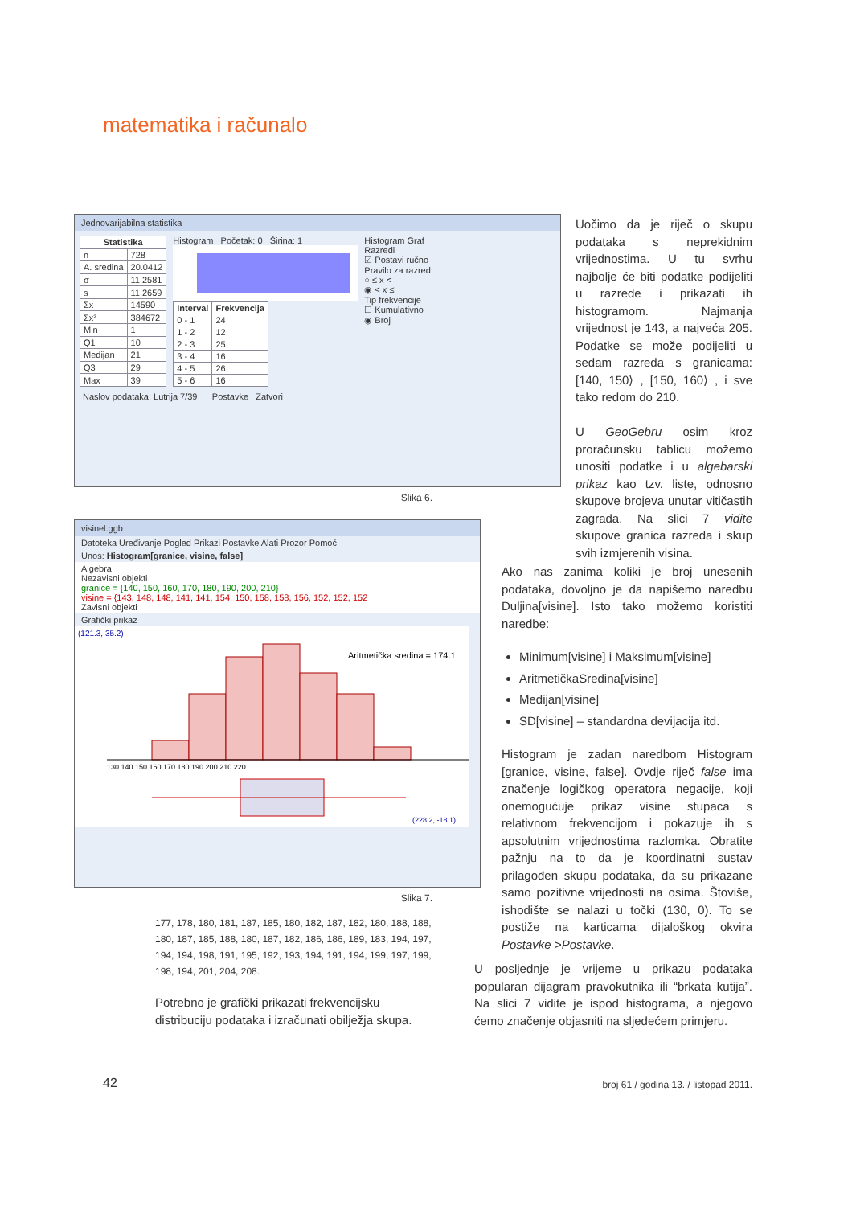matematika i računalo
Jednovarijabilna statistika
| Statistika | |
| --- | --- |
| n | 728 |
| A. sredina | 20.0412 |
| σ | 11.2581 |
| s | 11.2659 |
| Σx | 14590 |
| Σx² | 384672 |
| Min | 1 |
| Q1 | 10 |
| Medijan | 21 |
| Q3 | 29 |
| Max | 39 |
Histogram Početak: 0 Širina: 1
| Interval | Frekvencija |
| --- | --- |
| 0 - 1 | 24 |
| 1 - 2 | 12 |
| 2 - 3 | 25 |
| 3 - 4 | 16 |
| 4 - 5 | 26 |
| 5 - 6 | 16 |
Histogram Graf
Razredi
☑ Postavi ručno
Pravilo za razred:
○ ≤ x <
◉ < x ≤
Tip frekvencije
☐ Kumulativno
◉ Broj
Naslov podataka: Lutrija 7/39 Postavke Zatvori
Slika 6.
visinel.ggb
Datoteka Uređivanje Pogled Prikazi Postavke Alati Prozor Pomoć
Unos: Histogram[granice, visine, false]
Algebra
Nezavisni objekti
granice = {140, 150, 160, 170, 180, 190, 200, 210}
visine = {143, 148, 148, 141, 141, 154, 150, 158, 158, 156, 152, 152, 152
Zavisni objekti
Grafički prikaz
(121.3, 35.2)
Aritmetička sredina = 174.1
130 140 150 160 170 180 190 200 210 220
(228.2, -18.1)
Slika 7.
Uočimo da je riječ o skupu podataka s neprekidnim vrijednostima. U tu svrhu najbolje će biti podatke podijeliti u razrede i prikazati ih histogramom. Najmanja vrijednost je 143, a najveća 205. Podatke se može podijeliti u sedam razreda s granicama: [140, 150⟩ , [150, 160⟩ , i sve tako redom do 210.
U GeoGebru osim kroz proračunsku tablicu možemo unositi podatke i u algebarski prikaz kao tzv. liste, odnosno skupove brojeva unutar vitičastih zagrada. Na slici 7 vidite skupove granica razreda i skup svih izmjerenih visina.
Ako nas zanima koliki je broj unesenih podataka, dovoljno je da napišemo naredbu Duljina[visine]. Isto tako možemo koristiti naredbe:
Minimum[visine] i Maksimum[visine]
AritmetičkaSredina[visine]
Medijan[visine]
SD[visine] – standardna devijacija itd.
Histogram je zadan naredbom Histogram [granice, visine, false]. Ovdje riječ false ima značenje logičkog operatora negacije, koji onemogućuje prikaz visine stupaca s relativnom frekvencijom i pokazuje ih s apsolutnim vrijednostima razlomka. Obratite pažnju na to da je koordinatni sustav prilagođen skupu podataka, da su prikazane samo pozitivne vrijednosti na osima. Štoviše, ishodište se nalazi u točki (130, 0). To se postiže na karticama dijaloškog okvira Postavke >Postavke.
U posljednje je vrijeme u prikazu podataka popularan dijagram pravokutnika ili “brkata kutija”. Na slici 7 vidite je ispod histograma, a njegovo ćemo značenje objasniti na sljedećem primjeru.
177, 178, 180, 181, 187, 185, 180, 182, 187, 182, 180, 188, 188, 180, 187, 185, 188, 180, 187, 182, 186, 186, 189, 183, 194, 197, 194, 194, 198, 191, 195, 192, 193, 194, 191, 194, 199, 197, 199, 198, 194, 201, 204, 208.
Potrebno je grafički prikazati frekvencijsku distribuciju podataka i izračunati obilježja skupa.
42
broj 61 / godina 13. / listopad 2011.